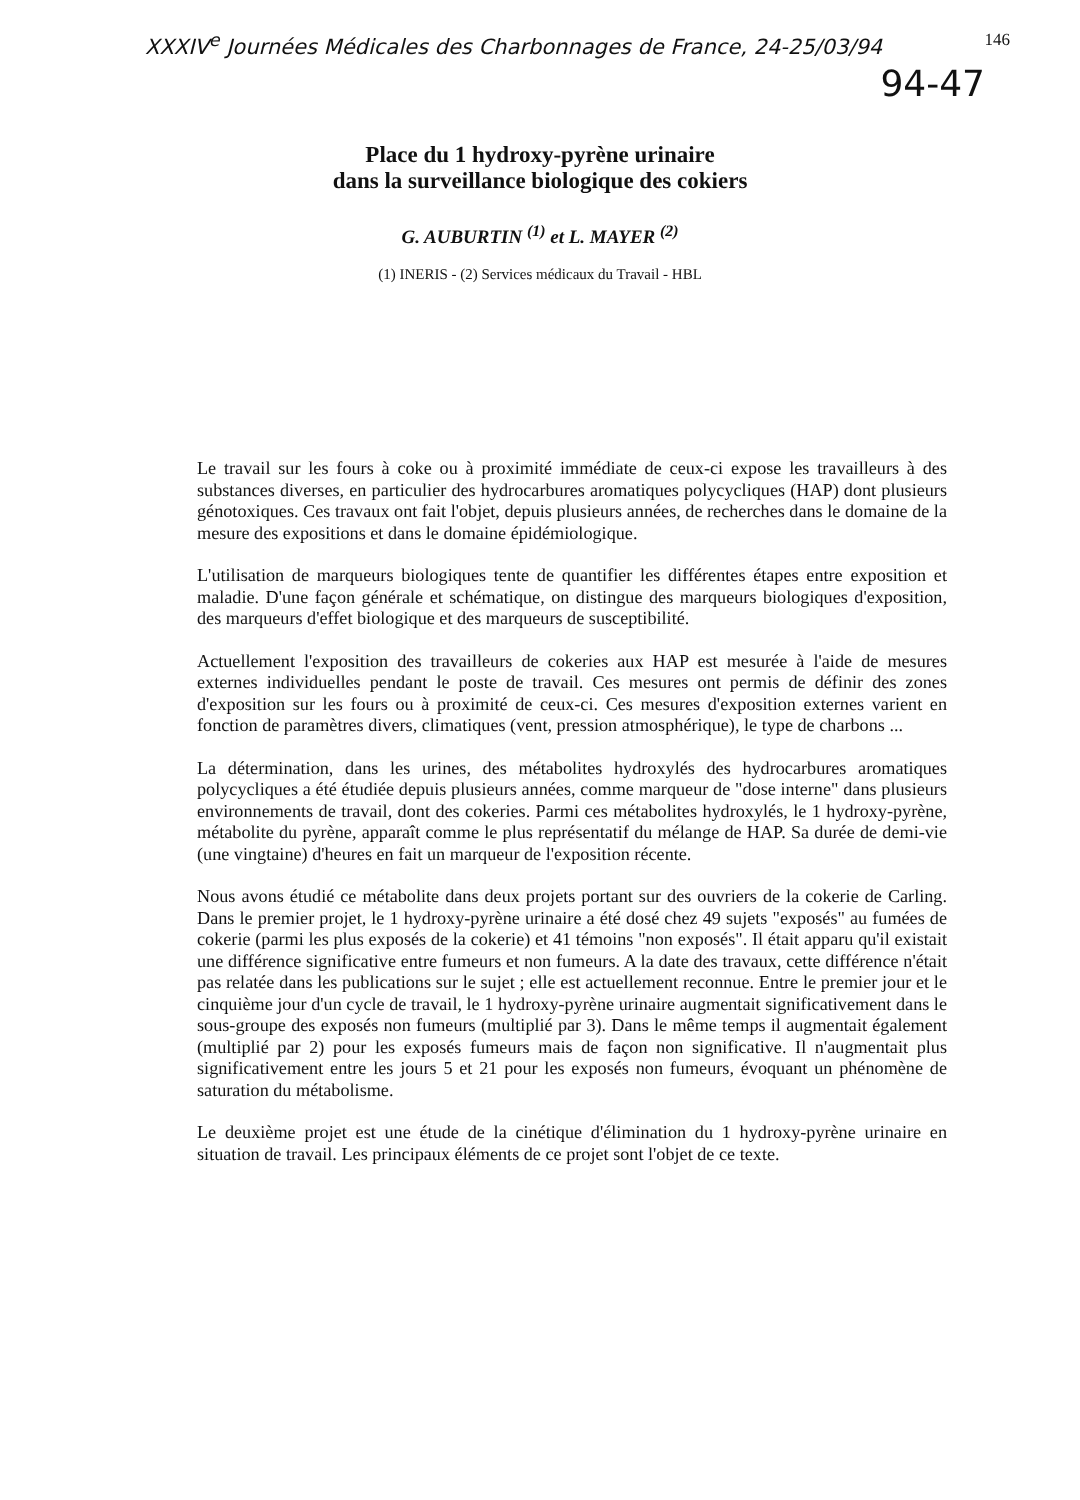XXXIV<sup>e</sup> Journées Médicales des Charbonnages de France, 24-25/03/94 146
94-47
Place du 1 hydroxy-pyrène urinaire
dans la surveillance biologique des cokiers
G. AUBURTIN <sup>(1)</sup> et L. MAYER <sup>(2)</sup>
(1) INERIS - (2) Services médicaux du Travail - HBL
Le travail sur les fours à coke ou à proximité immédiate de ceux-ci expose les travailleurs à des substances diverses, en particulier des hydrocarbures aromatiques polycycliques (HAP) dont plusieurs génotoxiques. Ces travaux ont fait l'objet, depuis plusieurs années, de recherches dans le domaine de la mesure des expositions et dans le domaine épidémiologique.
L'utilisation de marqueurs biologiques tente de quantifier les différentes étapes entre exposition et maladie. D'une façon générale et schématique, on distingue des marqueurs biologiques d'exposition, des marqueurs d'effet biologique et des marqueurs de susceptibilité.
Actuellement l'exposition des travailleurs de cokeries aux HAP est mesurée à l'aide de mesures externes individuelles pendant le poste de travail. Ces mesures ont permis de définir des zones d'exposition sur les fours ou à proximité de ceux-ci. Ces mesures d'exposition externes varient en fonction de paramètres divers, climatiques (vent, pression atmosphérique), le type de charbons ...
La détermination, dans les urines, des métabolites hydroxylés des hydrocarbures aromatiques polycycliques a été étudiée depuis plusieurs années, comme marqueur de "dose interne" dans plusieurs environnements de travail, dont des cokeries. Parmi ces métabolites hydroxylés, le 1 hydroxy-pyrène, métabolite du pyrène, apparaît comme le plus représentatif du mélange de HAP. Sa durée de demi-vie (une vingtaine) d'heures en fait un marqueur de l'exposition récente.
Nous avons étudié ce métabolite dans deux projets portant sur des ouvriers de la cokerie de Carling. Dans le premier projet, le 1 hydroxy-pyrène urinaire a été dosé chez 49 sujets "exposés" au fumées de cokerie (parmi les plus exposés de la cokerie) et 41 témoins "non exposés". Il était apparu qu'il existait une différence significative entre fumeurs et non fumeurs. A la date des travaux, cette différence n'était pas relatée dans les publications sur le sujet ; elle est actuellement reconnue. Entre le premier jour et le cinquième jour d'un cycle de travail, le 1 hydroxy-pyrène urinaire augmentait significativement dans le sous-groupe des exposés non fumeurs (multiplié par 3). Dans le même temps il augmentait également (multiplié par 2) pour les exposés fumeurs mais de façon non significative. Il n'augmentait plus significativement entre les jours 5 et 21 pour les exposés non fumeurs, évoquant un phénomène de saturation du métabolisme.
Le deuxième projet est une étude de la cinétique d'élimination du 1 hydroxy-pyrène urinaire en situation de travail. Les principaux éléments de ce projet sont l'objet de ce texte.